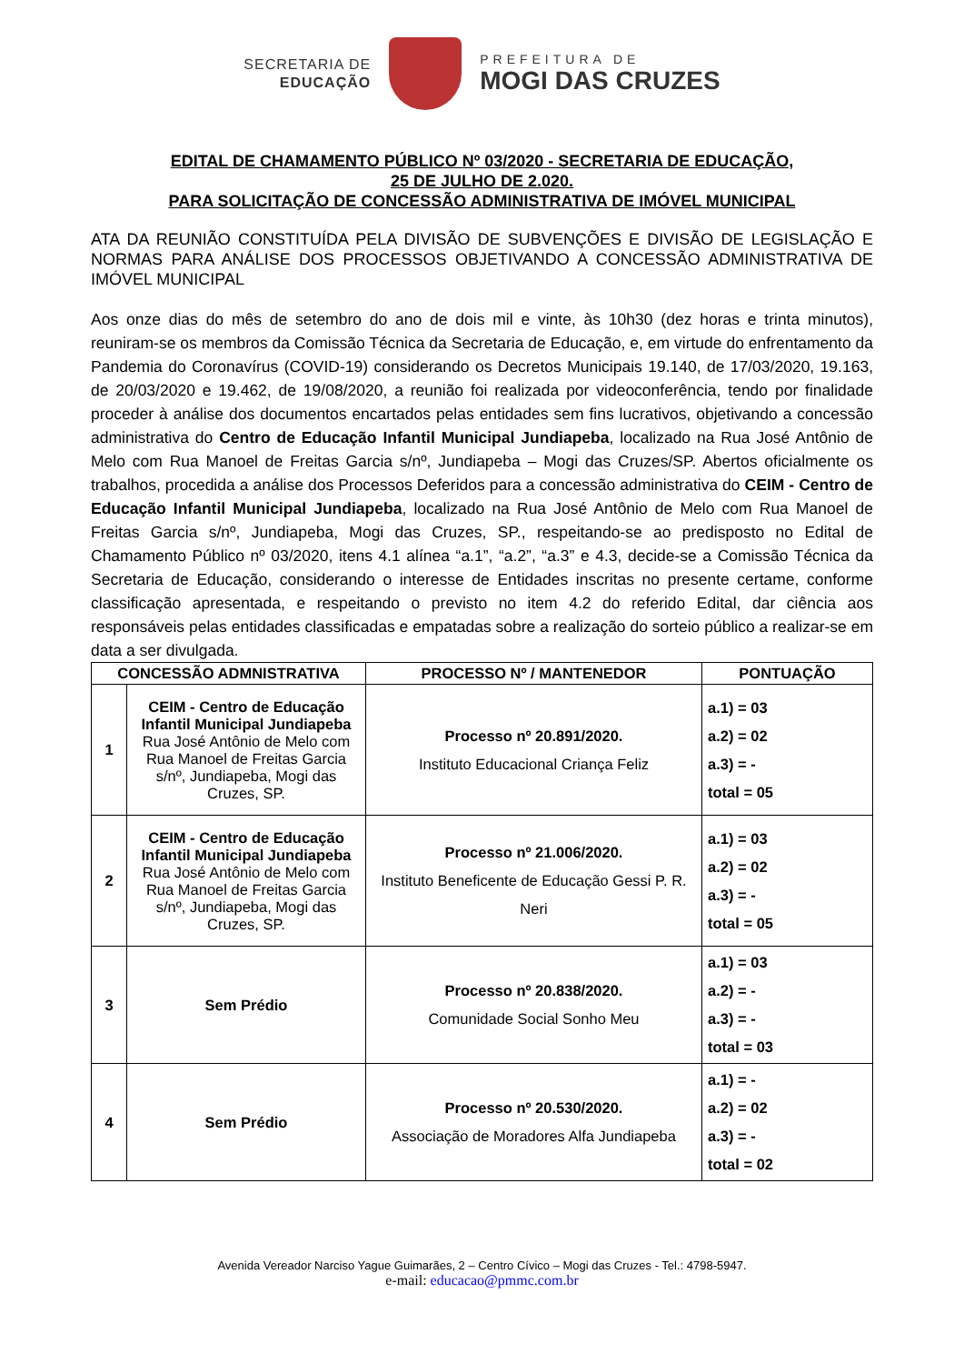SECRETARIA DE
EDUCAÇÃO
PREFEITURA DE
MOGI DAS CRUZES
EDITAL DE CHAMAMENTO PÚBLICO Nº 03/2020 - SECRETARIA DE EDUCAÇÃO,
25 DE JULHO DE 2.020.
PARA SOLICITAÇÃO DE CONCESSÃO ADMINISTRATIVA DE IMÓVEL MUNICIPAL
ATA DA REUNIÃO CONSTITUÍDA PELA DIVISÃO DE SUBVENÇÕES E DIVISÃO DE LEGISLAÇÃO E NORMAS PARA ANÁLISE DOS PROCESSOS OBJETIVANDO A CONCESSÃO ADMINISTRATIVA DE IMÓVEL MUNICIPAL
Aos onze dias do mês de setembro do ano de dois mil e vinte, às 10h30 (dez horas e trinta minutos), reuniram-se os membros da Comissão Técnica da Secretaria de Educação, e, em virtude do enfrentamento da Pandemia do Coronavírus (COVID-19) considerando os Decretos Municipais 19.140, de 17/03/2020, 19.163, de 20/03/2020 e 19.462, de 19/08/2020, a reunião foi realizada por videoconferência, tendo por finalidade proceder à análise dos documentos encartados pelas entidades sem fins lucrativos, objetivando a concessão administrativa do Centro de Educação Infantil Municipal Jundiapeba, localizado na Rua José Antônio de Melo com Rua Manoel de Freitas Garcia s/nº, Jundiapeba – Mogi das Cruzes/SP. Abertos oficialmente os trabalhos, procedida a análise dos Processos Deferidos para a concessão administrativa do CEIM - Centro de Educação Infantil Municipal Jundiapeba, localizado na Rua José Antônio de Melo com Rua Manoel de Freitas Garcia s/nº, Jundiapeba, Mogi das Cruzes, SP., respeitando-se ao predisposto no Edital de Chamamento Público nº 03/2020, itens 4.1 alínea “a.1”, “a.2”, “a.3” e 4.3, decide-se a Comissão Técnica da Secretaria de Educação, considerando o interesse de Entidades inscritas no presente certame, conforme classificação apresentada, e respeitando o previsto no item 4.2 do referido Edital, dar ciência aos responsáveis pelas entidades classificadas e empatadas sobre a realização do sorteio público a realizar-se em data a ser divulgada.
| CONCESSÃO ADMNISTRATIVA | | PROCESSO Nº / MANTENEDOR | PONTUAÇÃO |
| --- | --- | --- | --- |
| 1 | CEIM - Centro de Educação Infantil Municipal Jundiapeba Rua José Antônio de Melo com Rua Manoel de Freitas Garcia s/nº, Jundiapeba, Mogi das Cruzes, SP. | Processo nº 20.891/2020. Instituto Educacional Criança Feliz | a.1) = 03 a.2) = 02 a.3) = - total = 05 |
| 2 | CEIM - Centro de Educação Infantil Municipal Jundiapeba Rua José Antônio de Melo com Rua Manoel de Freitas Garcia s/nº, Jundiapeba, Mogi das Cruzes, SP. | Processo nº 21.006/2020. Instituto Beneficente de Educação Gessi P. R. Neri | a.1) = 03 a.2) = 02 a.3) = - total = 05 |
| 3 | Sem Prédio | Processo nº 20.838/2020. Comunidade Social Sonho Meu | a.1) = 03 a.2) = - a.3) = - total = 03 |
| 4 | Sem Prédio | Processo nº 20.530/2020. Associação de Moradores Alfa Jundiapeba | a.1) = - a.2) = 02 a.3) = - total = 02 |
Avenida Vereador Narciso Yague Guimarães, 2 – Centro Cívico – Mogi das Cruzes - Tel.: 4798-5947.
e-mail: educacao@pmmc.com.br